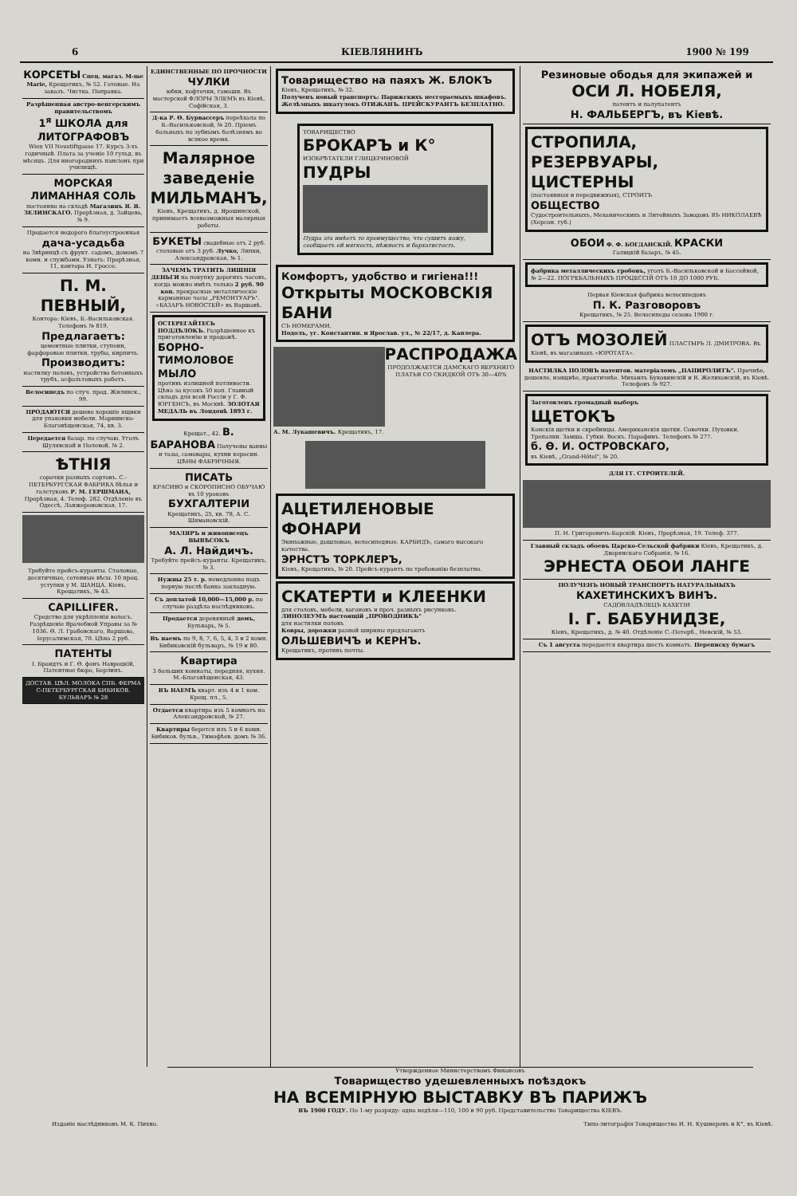6 КІЕВЛЯНИНЪ 1900 № 199
КОРСЕТЫ Спец. магаз. M-me Marie, Крещатикъ, № 52. Готовые. На заказъ. Чистка. Поправка.
Разрѣшенная австро-венгерскимъ правительствомъ
1<sup>я</sup> ШКОЛА для ЛИТОГРАФОВЪ
Wien VII Neustiftgasse 17. Курсъ 3-хъ годичный. Плата за ученіе 10 гульд. въ мѣсяцъ. Для иногороднихъ пансіонъ при училищѣ.
МОРСКАЯ ЛИМАННАЯ СОЛЬ
постоянно на складѣ Магазинъ Я. Я. ЗЕЛИНСКАГО. Прорѣзная, д. Зайцева, № 9.
Продается недорого благоустроенная
дача-усадьба
на Звѣринцѣ съ фрукт. садомъ, домомъ 7 комн. и службами. Узнать: Прорѣзная, 11, контора И. Гроссе.
П. М. ПЕВНЫЙ,
Контора: Кіевъ, Б.-Васильковская. Телефонъ № 819.
Предлагаетъ:
цементные плитки, ступени, фарфоровые плитки, трубы, кирпичъ.
Производитъ:
настилку половъ, устройство бетонныхъ трубъ, асфальтовыхъ работъ.
Велосипедъ по случ. прод. Жилянск., 99.
ПРОДАЮТСЯ дешево хорошіе ящики для упаковки мебели. Мариинско-Благовѣщенская, 74, кв. 3.
Передается базар. по случаю. Уголъ Шулявской и Полевой, № 2.
ѢТНІЯ
сорочки разныхъ сортовъ. С.-ПЕТЕРБУРГСКАЯ ФАБРИКА бѣлья и галстуковъ Р. М. ГЕРШМАНА, Прорѣзная, 4. Телеф. 282. Отдѣленіе въ Одессѣ, Ланжероновская, 17.
Требуйте прейсъ-куранты. Столовые, десятичные, сотенные вѣсы. 10 проц. уступки у М. ШАНЦА. Кіевъ, Крещатикъ, № 43.
CAPILLIFER.
Средство для укрѣпленія волосъ. Разрѣшеніе Врачебной Управы за № 1036. Ѳ. Л. Грабовскаго, Варшава, Іерусалимская, 70. Цѣна 2 руб.
ПАТЕНТЫ
І. Брандтъ и Г. Ѳ. фонъ Навроцкій, Патентное бюро, Берлинъ.
ДОСТАВ. ЦѢЛ. МОЛОКА СПБ. ФЕРМА С-ПЕТЕРБУРГСКАЯ БИБИКОВ. БУЛЬВАРЪ № 28
ЕДИНСТВЕННЫЕ ПО ПРОЧНОСТИ
ЧУЛКИ
юбки, кофточки, гамаши. Въ мастерской ФЛОРЫ ЭЛЕМЪ въ Кіевѣ, Софійская, 3.
Д-ка Р. Ѳ. Бурвассеръ переѣхала по Б.-Васильковской, № 20. Пріемъ больныхъ по зубнымъ болѣзнямъ во всякое время.
Малярное заведеніе МИЛЬМАНЪ,
Кіевъ, Крещатикъ, д. Ярошинской, принимаетъ всевозможныя малярныя работы.
БУКЕТЫ свадебные отъ 2 руб. столовые отъ 3 руб. Лучко, Липки, Александровская, № 1.
ЗАЧЕМЪ ТРАТИТЬ ЛИШНІЯ ДЕНЬГИ на покупку дорогихъ часовъ, когда можно имѣть только 2 руб. 90 коп. прекрасные металлическіе карманные часы „РЕМОНТУАРЪ". «БАЗАРЪ НОВОСТЕЙ» въ Варшавѣ.
ОСТЕРЕГАЙТЕСЬ ПОДДѢЛОКЪ. Разрѣшенное къ приготовленію и продажѣ.
БОРНО-ТИМОЛОВОЕ МЫЛО
противъ излишней потливости. Цѣна за кусокъ 50 коп. Главный складъ для всей Россіи у Г. Ф. ЮРГЕНСЪ, въ Москвѣ. ЗОЛОТАЯ МЕДАЛЬ въ Лондонѣ 1893 г.
Крещат., 42. В. БАРАНОВА Получены ванны и тазы, самовары, кухни керосин. ЦѢНЫ ФАБРИЧНЫЯ.
ПИСАТЬ
КРАСИВО и СКОРОПИСНО ОБУЧАЮ въ 10 уроковъ
БУХГАЛТЕРІИ
Крещатикъ, 25, кв. 78, А. С. Шимановскій.
МАЛЯРЪ и живописецъ ВЫВѢСОКЪ
А. Л. Найдичъ.
Требуйте прейсъ-куранты. Крещатикъ, № 3.
Нужны 25 т. р. немедленно подъ первую послѣ банка закладную.
Съ доплатой 10,000—15,000 р. по случаю раздѣла наслѣдниковъ.
Продается деревянный домъ, Бульварь, № 5.
Въ наемъ по 9, 8, 7, 6, 5, 4, 3 и 2 комн. Бибиковскій бульваръ, № 19 и 80.
Квартира
3 больших комнаты, передняя, кухня. М.-Благовѣщенская, 43.
ВЪ НАЕМЪ кварт. изъ 4 и 1 ком. Крещ. пл., 5.
Отдается квартира изъ 5 комнатъ на Александровской, № 27.
Квартиры берется изъ 5 и 6 комн. Бибиков. бульв., Тимофѣев. домъ № 36.
Товарищество на паяхъ Ж. БЛОКЪ
Кіевъ, Крещатикъ, № 32.
Полученъ новый транспортъ: Парижскихъ несгораемыхъ шкафовъ. Желѣзныхъ шкатулокъ ОТИЖАНЪ. ПРЕЙСКУРАНТЪ БЕЗПЛАТНО.
ТОВАРИЩЕСТВО
БРОКАРЪ и К°
ИЗОБРѢТАТЕЛИ ГЛИЦЕРИНОВОЙ
ПУДРЫ
Пудра эта имѣетъ то преимущество, что сушитъ кожу, сообщаетъ ей мягкость, нѣжность и бархатистость.
Комфортъ, удобство и гигіена!!!
Открыты МОСКОВСКІЯ БАНИ
СЪ НОМЕРАМИ.
Подолъ, уг. Константин. и Ярослав. ул., № 22/17, д. Каплера.
А. М. Лукашевичъ. Крещатикъ, 17.
РАСПРОДАЖА
ПРОДОЛЖАЕТСЯ ДАМСКАГО ВЕРХНЯГО ПЛАТЬЯ СО СКИДКОЙ ОТЪ 30—40%
АЦЕТИЛЕНОВЫЕ ФОНАРИ
Экипажные, дышловые, велосипедные. КАРБИДЪ, самаго высокаго качества.
ЭРНСТЪ ТОРКЛЕРЪ,
Кіевъ, Крещатикъ, № 20. Прейсъ-курантъ по требованію безплатно.
СКАТЕРТИ и КЛЕЕНКИ
для столовъ, мебели, вагоновъ и проч. разныхъ рисунковъ.
ЛИНОЛЕУМЪ настоящій „ПРОВОДНИКЪ"
для настилки половъ
Ковры, дорожки разной ширины предлагаютъ
ОЛЬШЕВИЧЪ и КЕРНЪ.
Крещатикъ, противъ почты.
Резиновые ободья для экипажей и
ОСИ Л. НОБЕЛЯ,
патентъ и палупатентъ
Н. ФАЛЬБЕРГЪ, въ Кіевѣ.
СТРОПИЛА, РЕЗЕРВУАРЫ, ЦИСТЕРНЫ
(постоянныя и передвижныя), СТРОИТЪ
ОБЩЕСТВО
Судостроительныхъ, Механическихъ и Литейныхъ Заводовъ ВЪ НИКОЛАЕВѢ (Херсон. губ.)
ОБОИ Ф. Ф. БОГДАНСКІЙ. КРАСКИ
Галицкій базаръ, № 45.
фабрика металлическихъ гробовъ, уголъ Б.-Васильковской и Бассейной, № 2—22. ПОГРЕБАЛЬНЫХЪ ПРОЦЕССІЙ ОТЪ 10 ДО 1000 РУБ.
Первая Кіевская фабрика велосипедовъ
П. К. Разговоровъ
Крещатикъ, № 25. Велосипеды сезона 1900 г.
ОТЪ МОЗОЛЕЙ ПЛАСТЫРЬ Л. ДМИТРОВА. Въ Кіевѣ, въ магазинахъ «ЮРОТАТА».
НАСТИЛКА ПОЛОВЪ патентов. матеріаломъ „ПАПИРОЛИТЪ". Прочнѣе, дешевле, изящнѣе, практичнѣе. Михаилъ Буковинскій и В. Желиховскій, въ Кіевѣ. Телефонъ № 927.
Заготовленъ громадный выборъ
ЩЕТОКЪ
Конскія щетки и скребницы. Американскія щетки. Совочки. Пуховки. Трепалки. Замша. Губки. Воскъ. Парафинъ. Телефонъ № 277.
б. Ѳ. И. ОСТРОВСКАГО,
въ Кіевѣ, „Grand-Hôtel", № 20.
ДЛЯ ГГ. СТРОИТЕЛЕЙ.
П. Н. Григоровичъ-Барскій. Кіевъ, Прорѣзная, 19. Телеф. 377.
Главный складъ обоевъ Царско-Сельской фабрики Кіевъ, Крещатикъ, д. Дворянскаго Собранія, № 16.
ЭРНЕСТА ОБОИ ЛАНГЕ
ПОЛУЧЕНЪ НОВЫЙ ТРАНСПОРТЪ НАТУРАЛЬНЫХЪ
КАХЕТИНСКИХЪ ВИНЪ.
САДОВЛАДѢЛЕЦЪ КАХЕТІИ
І. Г. БАБУНИДЗЕ,
Кіевъ, Крещатикъ, д. № 40. Отдѣленіе С.-Петерб., Невскій, № 53.
Съ 1 августа передается квартира шесть комнатъ. Переписку бумагъ
Утвержденное Министерствомъ Финансовъ
Товарищество удешевленныхъ поѣздокъ
НА ВСЕМІРНУЮ ВЫСТАВКУ ВЪ ПАРИЖЪ
ВЪ 1900 ГОДУ. По 1-му разряду: одна недѣля—110, 100 и 90 руб. Представительство Товарищества КІЕВЪ.
Изданіе наслѣдниковъ М. К. Пихно. Типо-литографія Товарищества И. Н. Кушнеревъ и К°, въ Кіевѣ.